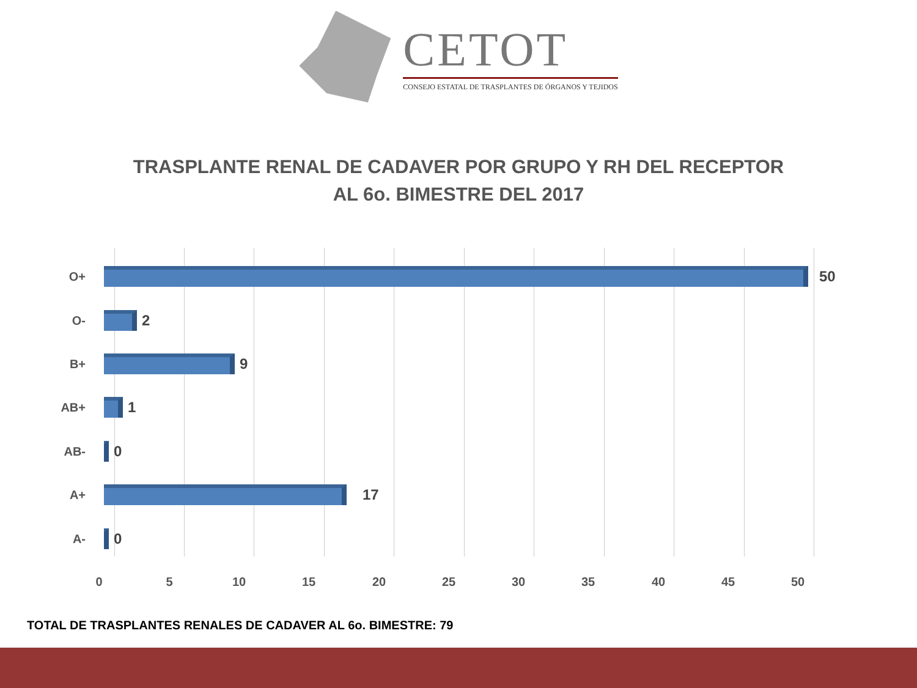CETOT
CONSEJO ESTATAL DE TRASPLANTES DE ÓRGANOS Y TEJIDOS
TRASPLANTE RENAL DE CADAVER POR GRUPO Y RH DEL RECEPTOR
AL 6o. BIMESTRE DEL 2017
O+
50
O-
2
B+
9
AB+
1
AB-
0
A+
17
A-
0
0 5 10 15 20 25 30 35 40 45 50
TOTAL DE TRASPLANTES RENALES DE CADAVER AL 6o. BIMESTRE: 79